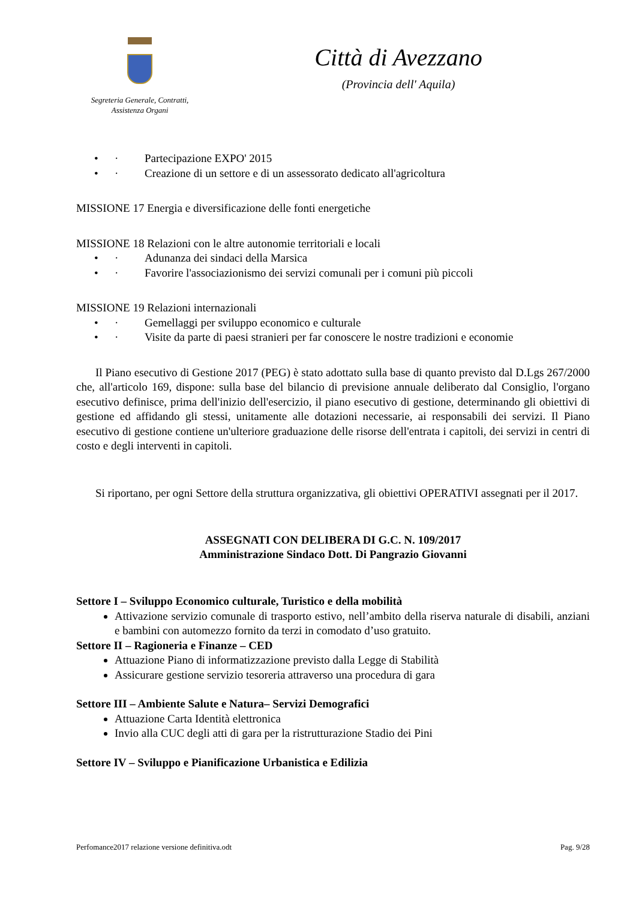Segreteria Generale, Contratti,
Assistenza Organi
Città di Avezzano
(Provincia dell' Aquila)
• · Partecipazione EXPO' 2015
• · Creazione di un settore e di un assessorato dedicato all'agricoltura
MISSIONE 17 Energia e diversificazione delle fonti energetiche
MISSIONE 18 Relazioni con le altre autonomie territoriali e locali
• · Adunanza dei sindaci della Marsica
• · Favorire l'associazionismo dei servizi comunali per i comuni più piccoli
MISSIONE 19 Relazioni internazionali
• · Gemellaggi per sviluppo economico e culturale
• · Visite da parte di paesi stranieri per far conoscere le nostre tradizioni e economie
Il Piano esecutivo di Gestione 2017 (PEG) è stato adottato sulla base di quanto previsto dal D.Lgs 267/2000 che, all'articolo 169, dispone: sulla base del bilancio di previsione annuale deliberato dal Consiglio, l'organo esecutivo definisce, prima dell'inizio dell'esercizio, il piano esecutivo di gestione, determinando gli obiettivi di gestione ed affidando gli stessi, unitamente alle dotazioni necessarie, ai responsabili dei servizi. Il Piano esecutivo di gestione contiene un'ulteriore graduazione delle risorse dell'entrata i capitoli, dei servizi in centri di costo e degli interventi in capitoli.
Si riportano, per ogni Settore della struttura organizzativa, gli obiettivi OPERATIVI assegnati per il 2017.
ASSEGNATI CON DELIBERA DI G.C. N. 109/2017
Amministrazione Sindaco Dott. Di Pangrazio Giovanni
Settore I – Sviluppo Economico culturale, Turistico e della mobilità
Attivazione servizio comunale di trasporto estivo, nell’ambito della riserva naturale di disabili, anziani e bambini con automezzo fornito da terzi in comodato d’uso gratuito.
Settore II – Ragioneria e Finanze – CED
Attuazione Piano di informatizzazione previsto dalla Legge di Stabilità
Assicurare gestione servizio tesoreria attraverso una procedura di gara
Settore III – Ambiente Salute e Natura– Servizi Demografici
Attuazione Carta Identità elettronica
Invio alla CUC degli atti di gara per la ristrutturazione Stadio dei Pini
Settore IV – Sviluppo e Pianificazione Urbanistica e Edilizia
Perfomance2017 relazione versione definitiva.odt Pag. 9/28